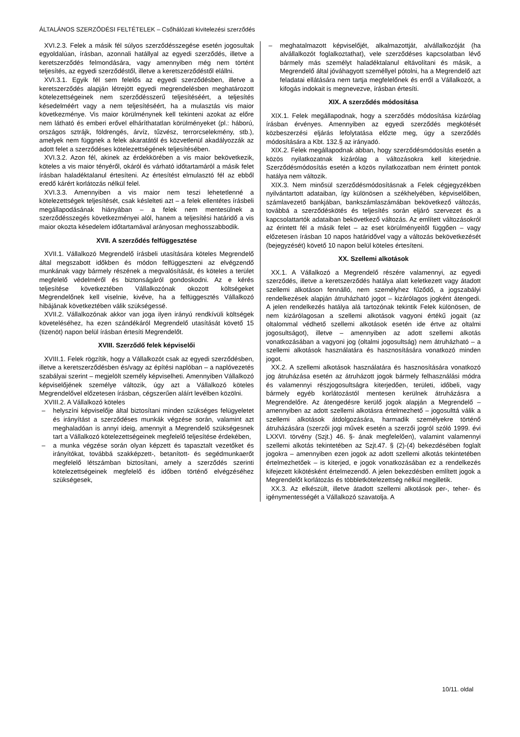ÁLTALÁNOS SZERZŐDÉSI FELTÉTELEK – Csőhálózati kivitelezési szerződés
XVI.2.3. Felek a másik fél súlyos szerződésszegése esetén jogosultak egyoldalúan, írásban, azonnali hatállyal az egyedi szerződés, illetve a keretszerződés felmondására, vagy amennyiben még nem történt teljesítés, az egyedi szerződéstől, illetve a keretszerződéstől elállni.
XVI.3.1. Egyik fél sem felelős az egyedi szerződésben, illetve a keretszerződés alapján létrejött egyedi megrendelésben meghatározott kötelezettségeinek nem szerződésszerű teljesítéséért, a teljesítés késedelméért vagy a nem teljesítéséért, ha a mulasztás vis maior következménye. Vis maior körülménynek kell tekinteni azokat az előre nem látható és emberi erővel elháríthatatlan körülményeket (pl.: háború, országos sztrájk, földrengés, árvíz, tűzvész, terrorcselekmény, stb.), amelyek nem függnek a felek akaratától és közvetlenül akadályozzák az adott felet a szerződéses kötelezettségének teljesítésében.
XVI.3.2. Azon fél, akinek az érdekkörében a vis maior bekövetkezik, köteles a vis maior tényéről, okáról és várható időtartamáról a másik felet írásban haladéktalanul értesíteni. Az értesítést elmulasztó fél az ebből eredő kárért korlátozás nélkül felel.
XVI.3.3. Amennyiben a vis maior nem teszi lehetetlenné a kötelezettségek teljesítését, csak késlelteti azt – a felek ellentétes írásbeli megállapodásának hiányában – a felek nem mentesülnek a szerződésszegés következményei alól, hanem a teljesítési határidő a vis maior okozta késedelem időtartamával arányosan meghosszabbodik.
XVII. A szerződés felfüggesztése
XVII.1. Vállalkozó Megrendelő írásbeli utasítására köteles Megrendelő által megszabott időkben és módon felfüggeszteni az elvégzendő munkának vagy bármely részének a megvalósítását, és köteles a terület megfelelő védelméről és biztonságáról gondoskodni. Az e kérés teljesítése következtében Vállalkozónak okozott költségeket Megrendelőnek kell viselnie, kivéve, ha a felfüggesztés Vállalkozó hibájának következtében válik szükségessé.
XVII.2. Vállalkozónak akkor van joga ilyen irányú rendkívüli költségek követeléséhez, ha ezen szándékáról Megrendelő utasítását követő 15 (tizenöt) napon belül írásban értesíti Megrendelőt.
XVIII. Szerződő felek képviselői
XVIII.1. Felek rögzítik, hogy a Vállalkozót csak az egyedi szerződésben, illetve a keretszerződésben és/vagy az építési naplóban – a naplóvezetés szabályai szerint – megjelölt személy képviselheti. Amennyiben Vállalkozó képviselőjének személye változik, úgy azt a Vállalkozó köteles Megrendelővel előzetesen írásban, cégszerűen aláírt levélben közölni.
XVIII.2. A Vállalkozó köteles
– helyszíni képviselője által biztosítani minden szükséges felügyeletet és irányítást a szerződéses munkák végzése során, valamint azt meghaladóan is annyi ideig, amennyit a Megrendelő szükségesnek tart a Vállalkozó kötelezettségeinek megfelelő teljesítése érdekében,
– a munka végzése során olyan képzett és tapasztalt vezetőket és irányítókat, továbbá szakképzett-, betanított- és segédmunkaerőt megfelelő létszámban biztosítani, amely a szerződés szerinti kötelezettségeinek megfelelő és időben történő elvégzéséhez szükségesek,
– meghatalmazott képviselőjét, alkalmazottját, alvállalkozóját (ha alvállalkozót foglalkoztathat), vele szerződéses kapcsolatban lévő bármely más személyt haladéktalanul eltávolítani és másik, a Megrendelő által jóváhagyott személlyel pótolni, ha a Megrendelő azt feladatai ellátására nem tartja megfelelőnek és erről a Vállalkozót, a kifogás indokait is megnevezve, írásban értesíti.
XIX. A szerződés módosítása
XIX.1. Felek megállapodnak, hogy a szerződés módosítása kizárólag írásban érvényes. Amennyiben az egyedi szerződés megkötését közbeszerzési eljárás lefolytatása előzte meg, úgy a szerződés módosítására a Kbt. 132.§ az irányadó.
XIX.2. Felek megállapodnak abban, hogy szerződésmódosítás esetén a közös nyilatkozatnak kizárólag a változásokra kell kiterjednie. Szerződésmódosítás esetén a közös nyilatkozatban nem érintett pontok hatálya nem változik.
XIX.3. Nem minősül szerződésmódosításnak a Felek cégjegyzékben nyilvántartott adataiban, így különösen a székhelyében, képviselőiben, számlavezető bankjában, bankszámlaszámában bekövetkező változás, továbbá a szerződéskötés és teljesítés során eljáró szervezet és a kapcsolattartók adataiban bekövetkező változás. Az említett változásokról az érintett fél a másik felet – az eset körülményeitől függően – vagy előzetesen írásban 10 napos határidővel vagy a változás bekövetkezését (bejegyzését) követő 10 napon belül köteles értesíteni.
XX. Szellemi alkotások
XX.1. A Vállalkozó a Megrendelő részére valamennyi, az egyedi szerződés, illetve a keretszerződés hatálya alatt keletkezett vagy átadott szellemi alkotáson fennálló, nem személyhez fűződő, a jogszabályi rendelkezések alapján átruházható jogot – kizárólagos jogként átengedi. A jelen rendelkezés hatálya alá tartozónak tekintik Felek különösen, de nem kizárólagosan a szellemi alkotások vagyoni értékű jogait (az oltalommal védhető szellemi alkotások esetén ide értve az oltalmi jogosultságot), illetve – amennyiben az adott szellemi alkotás vonatkozásában a vagyoni jog (oltalmi jogosultság) nem átruházható – a szellemi alkotások használatára és hasznosítására vonatkozó minden jogot.
XX.2. A szellemi alkotások használatára és hasznosítására vonatkozó jog átruházása esetén az átruházott jogok bármely felhasználási módra és valamennyi részjogosultságra kiterjedően, területi, időbeli, vagy bármely egyéb korlátozástól mentesen kerülnek átruházásra a Megrendelőre. Az átengedésre kerülő jogok alapján a Megrendelő – amennyiben az adott szellemi alkotásra értelmezhető – jogosulttá válik a szellemi alkotások átdolgozására, harmadik személyekre történő átruházására (szerzői jogi művek esetén a szerzői jogról szóló 1999. évi LXXVI. törvény (Szjt.) 46. §- ának megfelelően), valamint valamennyi szellemi alkotás tekintetében az Szjt.47. § (2)-(4) bekezdésében foglalt jogokra – amennyiben ezen jogok az adott szellemi alkotás tekintetében értelmezhetőek – is kiterjed, e jogok vonatkozásában ez a rendelkezés kifejezett kikötésként értelmezendő. A jelen bekezdésben említett jogok a Megrendelőt korlátozás és többletkötelezettség nélkül megilletik.
XX.3. Az elkészült, illetve átadott szellemi alkotások per-, teher- és igénymentességét a Vállalkozó szavatolja. A
10/11. oldal